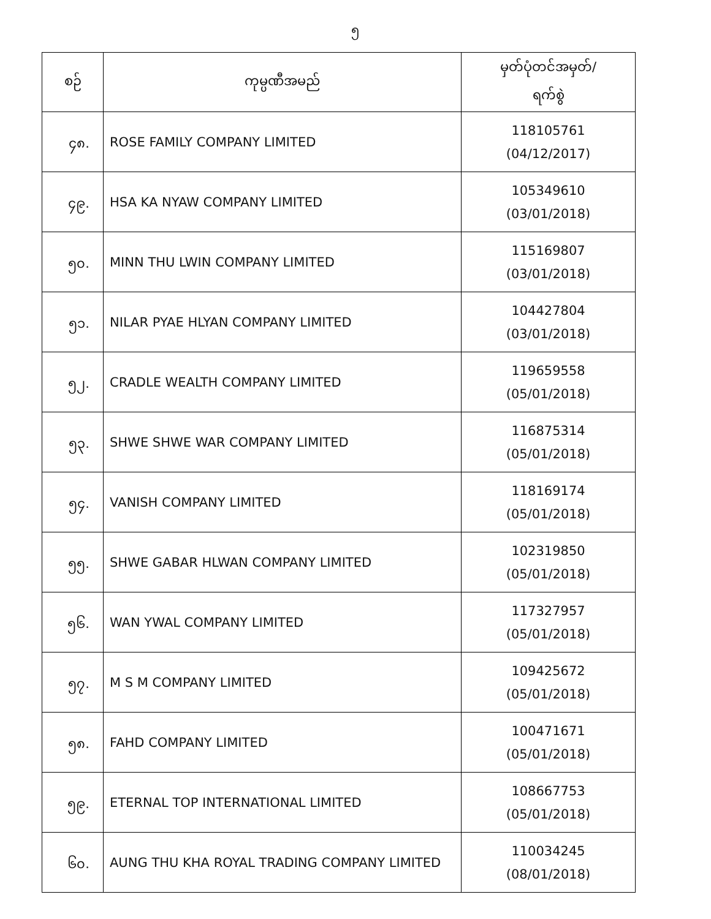၅
| စဉ် | ကုမ္ပဏီအမည် | မှတ်ပုံတင်အမှတ်/ ရက်စွဲ |
| --- | --- | --- |
| ၄၈. | ROSE FAMILY COMPANY LIMITED | 118105761 (04/12/2017) |
| ၄၉. | HSA KA NYAW COMPANY LIMITED | 105349610 (03/01/2018) |
| ၅၀. | MINN THU LWIN COMPANY LIMITED | 115169807 (03/01/2018) |
| ၅၁. | NILAR PYAE HLYAN COMPANY LIMITED | 104427804 (03/01/2018) |
| ၅၂. | CRADLE WEALTH COMPANY LIMITED | 119659558 (05/01/2018) |
| ၅၃. | SHWE SHWE WAR COMPANY LIMITED | 116875314 (05/01/2018) |
| ၅၄. | VANISH COMPANY LIMITED | 118169174 (05/01/2018) |
| ၅၅. | SHWE GABAR HLWAN COMPANY LIMITED | 102319850 (05/01/2018) |
| ၅၆. | WAN YWAL COMPANY LIMITED | 117327957 (05/01/2018) |
| ၅၇. | M S M COMPANY LIMITED | 109425672 (05/01/2018) |
| ၅၈. | FAHD COMPANY LIMITED | 100471671 (05/01/2018) |
| ၅၉. | ETERNAL TOP INTERNATIONAL LIMITED | 108667753 (05/01/2018) |
| ၆၀. | AUNG THU KHA ROYAL TRADING COMPANY LIMITED | 110034245 (08/01/2018) |